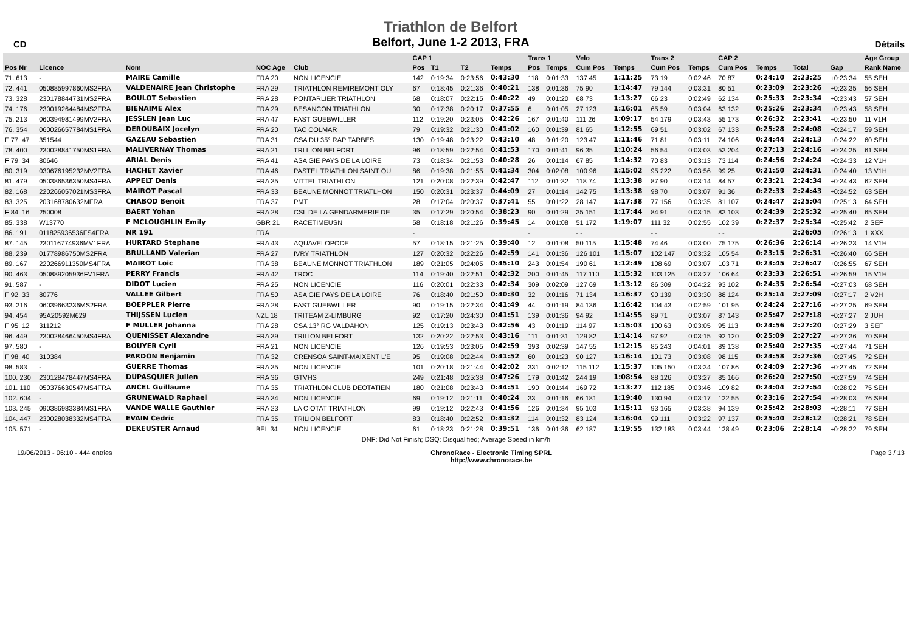CD
Triathlon de Belfort
Belfort, June 1-2 2013, FRA
Détails
| | | | | | CAP 1 | | | | Trans 1 | | Velo | | Trans 2 | | CAP 2 | | | | Age Group |
| --- | --- | --- | --- | --- | --- | --- | --- | --- | --- | --- | --- | --- | --- | --- | --- | --- | --- | --- | --- |
| Pos Nr | Licence | Nom | NOC Age | Club | Pos | T1 | T2 | Temps | Pos | Temps | Cum Pos | Temps | Cum Pos | Temps | Cum Pos | Temps | Total | Gap | Rank Name |
| 71. 613 | - | MAIRE Camille | FRA 20 | NON LICENCIE | 142 | 0:19:34 | 0:23:56 | 0:43:30 | 118 | 0:01:33 | 137 45 | 1:11:25 | 73 19 | 0:02:46 | 70 87 | 0:24:10 | 2:23:25 | +0:23:34 | 55 SEH |
| 72. 441 | 050885997860MS2FRA | VALDENAIRE Jean Christophe | FRA 29 | TRIATHLON REMIREMONT OLY | 67 | 0:18:45 | 0:21:36 | 0:40:21 | 138 | 0:01:36 | 75 90 | 1:14:47 | 79 144 | 0:03:31 | 80 51 | 0:23:09 | 2:23:26 | +0:23:35 | 56 SEH |
| 73. 328 | 230178844731MS2FRA | BOULOT Sebastien | FRA 28 | PONTARLIER TRIATHLON | 68 | 0:18:07 | 0:22:15 | 0:40:22 | 49 | 0:01:20 | 68 73 | 1:13:27 | 66 23 | 0:02:49 | 62 134 | 0:25:33 | 2:23:34 | +0:23:43 | 57 SEH |
| 74. 176 | 230019264484MS2FRA | BIENAIME Alex | FRA 29 | BESANCON TRIATHLON | 30 | 0:17:38 | 0:20:17 | 0:37:55 | 6 | 0:01:05 | 27 123 | 1:16:01 | 65 59 | 0:03:04 | 63 132 | 0:25:26 | 2:23:34 | +0:23:43 | 58 SEH |
| 75. 213 | 060394981499MV2FRA | JESSLEN Jean Luc | FRA 47 | FAST GUEBWILLER | 112 | 0:19:20 | 0:23:05 | 0:42:26 | 167 | 0:01:40 | 111 26 | 1:09:17 | 54 179 | 0:03:43 | 55 173 | 0:26:32 | 2:23:41 | +0:23:50 | 11 V1H |
| 76. 354 | 060026657784MS1FRA | DEROUBAIX Jocelyn | FRA 20 | TAC COLMAR | 79 | 0:19:32 | 0:21:30 | 0:41:02 | 160 | 0:01:39 | 81 65 | 1:12:55 | 69 51 | 0:03:02 | 67 133 | 0:25:28 | 2:24:08 | +0:24:17 | 59 SEH |
| F 77. 47 | 351544 | GAZEAU Sebastien | FRA 31 | CSA DU 35° RAP TARBES | 130 | 0:19:48 | 0:23:22 | 0:43:10 | 48 | 0:01:20 | 123 47 | 1:11:46 | 71 81 | 0:03:11 | 74 106 | 0:24:44 | 2:24:13 | +0:24:22 | 60 SEH |
| 78. 400 | 230028841750MS1FRA | MALIVERNAY Thomas | FRA 21 | TRI LION BELFORT | 96 | 0:18:59 | 0:22:54 | 0:41:53 | 170 | 0:01:41 | 96 35 | 1:10:24 | 56 54 | 0:03:03 | 53 204 | 0:27:13 | 2:24:16 | +0:24:25 | 61 SEH |
| F 79. 34 | 80646 | ARIAL Denis | FRA 41 | ASA GIE PAYS DE LA LOIRE | 73 | 0:18:34 | 0:21:53 | 0:40:28 | 26 | 0:01:14 | 67 85 | 1:14:32 | 70 83 | 0:03:13 | 73 114 | 0:24:56 | 2:24:24 | +0:24:33 | 12 V1H |
| 80. 319 | 030676195232MV2FRA | HACHET Xavier | FRA 46 | PASTEL TRIATHLON SAINT QU | 86 | 0:19:38 | 0:21:55 | 0:41:34 | 304 | 0:02:08 | 100 96 | 1:15:02 | 95 222 | 0:03:56 | 99 25 | 0:21:50 | 2:24:31 | +0:24:40 | 13 V1H |
| 81. 479 | 050386536350MS4FRA | APPELT Denis | FRA 35 | VITTEL TRIATHLON | 121 | 0:20:08 | 0:22:39 | 0:42:47 | 112 | 0:01:32 | 118 74 | 1:13:38 | 87 90 | 0:03:14 | 84 57 | 0:23:21 | 2:24:34 | +0:24:43 | 62 SEH |
| 82. 168 | 220266057021MS3FRA | MAIROT Pascal | FRA 33 | BEAUNE MONNOT TRIATLHON | 150 | 0:20:31 | 0:23:37 | 0:44:09 | 27 | 0:01:14 | 142 75 | 1:13:38 | 98 70 | 0:03:07 | 91 36 | 0:22:33 | 2:24:43 | +0:24:52 | 63 SEH |
| 83. 325 | 203168780632MFRA | CHABOD Benoit | FRA 37 | PMT | 28 | 0:17:04 | 0:20:37 | 0:37:41 | 55 | 0:01:22 | 28 147 | 1:17:38 | 77 156 | 0:03:35 | 81 107 | 0:24:47 | 2:25:04 | +0:25:13 | 64 SEH |
| F 84. 16 | 250008 | BAERT Yohan | FRA 28 | CSL DE LA GENDARMERIE DE | 35 | 0:17:29 | 0:20:54 | 0:38:23 | 90 | 0:01:29 | 35 151 | 1:17:44 | 84 91 | 0:03:15 | 83 103 | 0:24:39 | 2:25:32 | +0:25:40 | 65 SEH |
| 85. 338 | W13770 | F MCLOUGHLIN Emily | GBR 21 | RACETIMEUSN | 58 | 0:18:18 | 0:21:26 | 0:39:45 | 14 | 0:01:08 | 51 172 | 1:19:07 | 111 32 | 0:02:55 | 102 39 | 0:22:37 | 2:25:34 | +0:25:42 | 2 SEF |
| 86. 191 | 011825936536FS4FRA | NR 191 | FRA | | - | | | | - | | - - | | - - | | - - | | 2:26:05 | +0:26:13 | 1 XXX |
| 87. 145 | 230116774936MV1FRA | HURTARD Stephane | FRA 43 | AQUAVELOPODE | 57 | 0:18:15 | 0:21:25 | 0:39:40 | 12 | 0:01:08 | 50 115 | 1:15:48 | 74 46 | 0:03:00 | 75 175 | 0:26:36 | 2:26:14 | +0:26:23 | 14 V1H |
| 88. 239 | 01778986750MS2FRA | BRULLAND Valerian | FRA 27 | IVRY TRIATHLON | 127 | 0:20:32 | 0:22:26 | 0:42:59 | 141 | 0:01:36 | 126 101 | 1:15:07 | 102 147 | 0:03:32 | 105 54 | 0:23:15 | 2:26:31 | +0:26:40 | 66 SEH |
| 89. 167 | 220266911350MS4FRA | MAIROT Loic | FRA 38 | BEAUNE MONNOT TRIATHLON | 189 | 0:21:05 | 0:24:05 | 0:45:10 | 243 | 0:01:54 | 190 61 | 1:12:49 | 108 69 | 0:03:07 | 103 71 | 0:23:45 | 2:26:47 | +0:26:55 | 67 SEH |
| 90. 463 | 050889205936FV1FRA | PERRY Francis | FRA 42 | TROC | 114 | 0:19:40 | 0:22:51 | 0:42:32 | 200 | 0:01:45 | 117 110 | 1:15:32 | 103 125 | 0:03:27 | 106 64 | 0:23:33 | 2:26:51 | +0:26:59 | 15 V1H |
| 91. 587 | - | DIDOT Lucien | FRA 25 | NON LICENCIE | 116 | 0:20:01 | 0:22:33 | 0:42:34 | 309 | 0:02:09 | 127 69 | 1:13:12 | 86 309 | 0:04:22 | 93 102 | 0:24:35 | 2:26:54 | +0:27:03 | 68 SEH |
| F 92. 33 | 80776 | VALLEE Gilbert | FRA 50 | ASA GIE PAYS DE LA LOIRE | 76 | 0:18:40 | 0:21:50 | 0:40:30 | 32 | 0:01:16 | 71 134 | 1:16:37 | 90 139 | 0:03:30 | 88 124 | 0:25:14 | 2:27:09 | +0:27:17 | 2 V2H |
| 93. 216 | 06039663236MS2FRA | BOEPPLER Pierre | FRA 28 | FAST GUEBWILLER | 90 | 0:19:15 | 0:22:34 | 0:41:49 | 44 | 0:01:19 | 84 136 | 1:16:42 | 104 43 | 0:02:59 | 101 95 | 0:24:24 | 2:27:16 | +0:27:25 | 69 SEH |
| 94. 454 | 95A20592M629 | THIJSSEN Lucien | NZL 18 | TRITEAM Z-LIMBURG | 92 | 0:17:20 | 0:24:30 | 0:41:51 | 139 | 0:01:36 | 94 92 | 1:14:55 | 89 71 | 0:03:07 | 87 143 | 0:25:47 | 2:27:18 | +0:27:27 | 2 JUH |
| F 95. 12 | 311212 | F MULLER Johanna | FRA 28 | CSA 13° RG VALDAHON | 125 | 0:19:13 | 0:23:43 | 0:42:56 | 43 | 0:01:19 | 114 97 | 1:15:03 | 100 63 | 0:03:05 | 95 113 | 0:24:56 | 2:27:20 | +0:27:29 | 3 SEF |
| 96. 449 | 230028466450MS4FRA | QUENISSET Alexandre | FRA 39 | TRILION BELFORT | 132 | 0:20:22 | 0:22:53 | 0:43:16 | 111 | 0:01:31 | 129 82 | 1:14:14 | 97 92 | 0:03:15 | 92 120 | 0:25:09 | 2:27:27 | +0:27:36 | 70 SEH |
| 97. 580 | - | BOUYER Cyril | FRA 21 | NON LICENCIE | 126 | 0:19:53 | 0:23:05 | 0:42:59 | 393 | 0:02:39 | 147 55 | 1:12:15 | 85 243 | 0:04:01 | 89 138 | 0:25:40 | 2:27:35 | +0:27:44 | 71 SEH |
| F 98. 40 | 310384 | PARDON Benjamin | FRA 32 | CRENSOA SAINT-MAIXENT L'E | 95 | 0:19:08 | 0:22:44 | 0:41:52 | 60 | 0:01:23 | 90 127 | 1:16:14 | 101 73 | 0:03:08 | 98 115 | 0:24:58 | 2:27:36 | +0:27:45 | 72 SEH |
| 98. 583 | - | GUERRE Thomas | FRA 35 | NON LICENCIE | 101 | 0:20:18 | 0:21:44 | 0:42:02 | 331 | 0:02:12 | 115 112 | 1:15:37 | 105 150 | 0:03:34 | 107 86 | 0:24:09 | 2:27:36 | +0:27:45 | 72 SEH |
| 100. 230 | 230128478447MS4FRA | DUPASQUIER Julien | FRA 36 | GTVHS | 249 | 0:21:48 | 0:25:38 | 0:47:26 | 179 | 0:01:42 | 244 19 | 1:08:54 | 88 126 | 0:03:27 | 85 166 | 0:26:20 | 2:27:50 | +0:27:59 | 74 SEH |
| 101. 110 | 050376630547MS4FRA | ANCEL Guillaume | FRA 35 | TRIATHLON CLUB DEOTATIEN | 180 | 0:21:08 | 0:23:43 | 0:44:51 | 190 | 0:01:44 | 169 72 | 1:13:27 | 112 185 | 0:03:46 | 109 82 | 0:24:04 | 2:27:54 | +0:28:02 | 75 SEH |
| 102. 604 | - | GRUNEWALD Raphael | FRA 34 | NON LICENCIE | 69 | 0:19:12 | 0:21:11 | 0:40:24 | 33 | 0:01:16 | 66 181 | 1:19:40 | 130 94 | 0:03:17 | 122 55 | 0:23:16 | 2:27:54 | +0:28:03 | 76 SEH |
| 103. 245 | 090386983384MS1FRA | VANDE WALLE Gauthier | FRA 23 | LA CIOTAT TRIATHLON | 99 | 0:19:12 | 0:22:43 | 0:41:56 | 126 | 0:01:34 | 95 103 | 1:15:11 | 93 165 | 0:03:38 | 94 139 | 0:25:42 | 2:28:03 | +0:28:11 | 77 SEH |
| 104. 447 | 230028038332MS4FRA | EVAIN Cedric | FRA 35 | TRILION BELFORT | 83 | 0:18:40 | 0:22:52 | 0:41:32 | 114 | 0:01:32 | 83 124 | 1:16:04 | 99 111 | 0:03:22 | 97 137 | 0:25:40 | 2:28:12 | +0:28:21 | 78 SEH |
| 105. 571 | - | DEKEUSTER Arnaud | BEL 34 | NON LICENCIE | 61 | 0:18:23 | 0:21:28 | 0:39:51 | 136 | 0:01:36 | 62 187 | 1:19:55 | 132 183 | 0:03:44 | 128 49 | 0:23:06 | 2:28:14 | +0:28:22 | 79 SEH |
| DNF: Did Not Finish; DSQ: Disqualified; Average Speed in km/h | | | | | | | | | | | | | | | | | | | |
19/06/2013 - 06:10 - 444 entries ChronoRace - Electronic Timing SPRL
http://www.chronorace.be Page 3 / 13